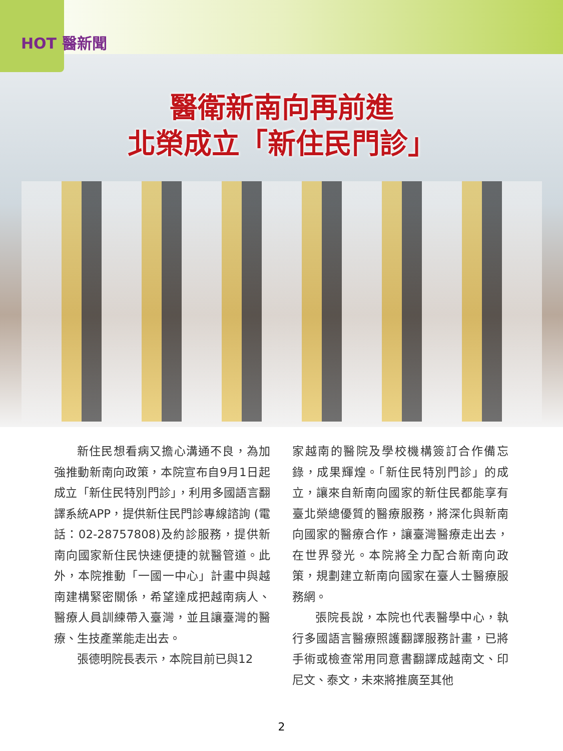HOT 醫新聞
醫衛新南向再前進
北榮成立「新住民門診」
新住民想看病又擔心溝通不良，為加強推動新南向政策，本院宣布自9月1日起成立「新住民特別門診」，利用多國語言翻譯系統APP，提供新住民門診專線諮詢 (電話：02-28757808)及約診服務，提供新南向國家新住民快速便捷的就醫管道。此外，本院推動「一國一中心」計畫中與越南建構緊密關係，希望達成把越南病人、醫療人員訓練帶入臺灣，並且讓臺灣的醫療、生技產業能走出去。
張德明院長表示，本院目前已與12
家越南的醫院及學校機構簽訂合作備忘錄，成果輝煌。「新住民特別門診」的成立，讓來自新南向國家的新住民都能享有臺北榮總優質的醫療服務，將深化與新南向國家的醫療合作，讓臺灣醫療走出去，在世界發光。本院將全力配合新南向政策，規劃建立新南向國家在臺人士醫療服務網。
張院長說，本院也代表醫學中心，執行多國語言醫療照護翻譯服務計畫，已將手術或檢查常用同意書翻譯成越南文、印尼文、泰文，未來將推廣至其他
2